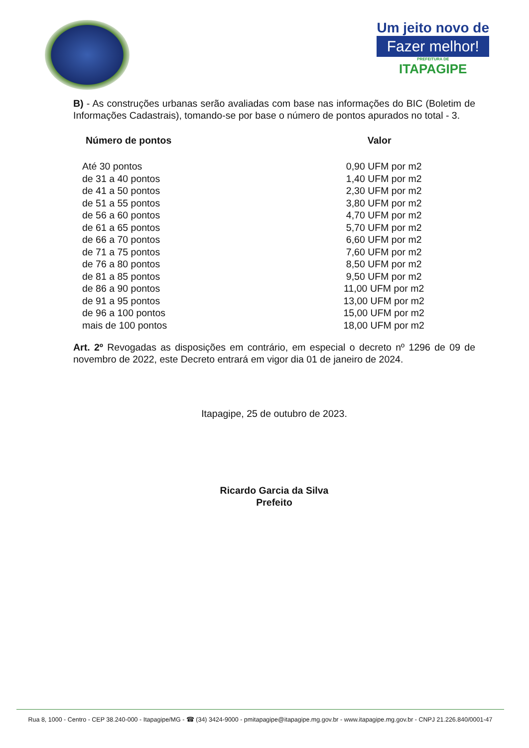Um jeito novo de
Fazer melhor!
PREFEITURA DE
ITAPAGIPE
B) - As construções urbanas serão avaliadas com base nas informações do BIC (Boletim de Informações Cadastrais), tomando-se por base o número de pontos apurados no total - 3.
| Número de pontos | Valor |
| --- | --- |
| Até 30 pontos | 0,90 UFM por m2 |
| de 31 a 40 pontos | 1,40 UFM por m2 |
| de 41 a 50 pontos | 2,30 UFM por m2 |
| de 51 a 55 pontos | 3,80 UFM por m2 |
| de 56 a 60 pontos | 4,70 UFM por m2 |
| de 61 a 65 pontos | 5,70 UFM por m2 |
| de 66 a 70 pontos | 6,60 UFM por m2 |
| de 71 a 75 pontos | 7,60 UFM por m2 |
| de 76 a 80 pontos | 8,50 UFM por m2 |
| de 81 a 85 pontos | 9,50 UFM por m2 |
| de 86 a 90 pontos | 11,00 UFM por m2 |
| de 91 a 95 pontos | 13,00 UFM por m2 |
| de 96 a 100 pontos | 15,00 UFM por m2 |
| mais de 100 pontos | 18,00 UFM por m2 |
Art. 2º Revogadas as disposições em contrário, em especial o decreto nº 1296 de 09 de novembro de 2022, este Decreto entrará em vigor dia 01 de janeiro de 2024.
Itapagipe, 25 de outubro de 2023.
Ricardo Garcia da Silva
Prefeito
Rua 8, 1000 - Centro - CEP 38.240-000 - Itapagipe/MG - ☎ (34) 3424-9000 - pmitapagipe@itapagipe.mg.gov.br - www.itapagipe.mg.gov.br - CNPJ 21.226.840/0001-47